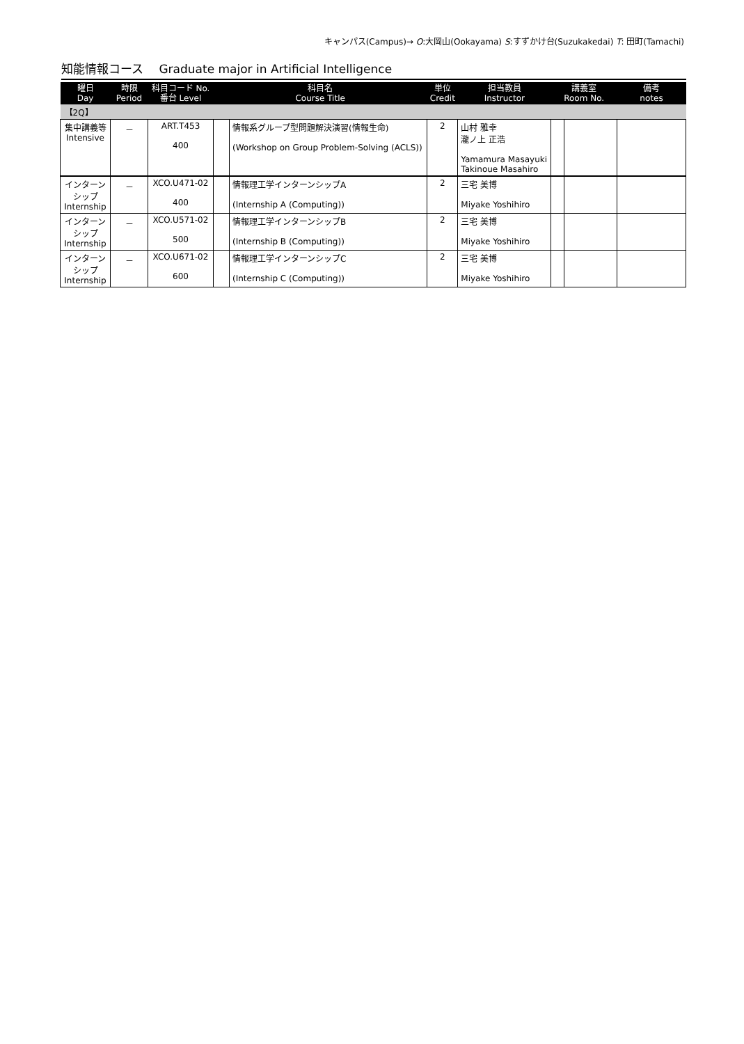キャンパス(Campus)→ O:大岡山(Ookayama) S:すずかけ台(Suzukakedai) T: 田町(Tamachi)
知能情報コース　 Graduate major in Artificial Intelligence
| 曜日 Day | 時限 Period | 科目コード No. 番台 Level | 科目名 Course Title | | 単位 Credit | 担当教員 Instructor | 講義室 Room No. | | 備考 notes |
| --- | --- | --- | --- | --- | --- | --- | --- | --- | --- |
| 【2Q】 | | | | | | | | | |
| 集中講義等 Intensive | － | ART.T453 400 | | 情報系グループ型問題解決演習(情報生命) (Workshop on Group Problem-Solving (ACLS)) | 2 | 山村 雅幸 瀧ノ上 正浩 Yamamura Masayuki Takinoue Masahiro | | | |
| インターンシップ Internship | － | XCO.U471-02 400 | | 情報理工学インターンシップA (Internship A (Computing)) | 2 | 三宅 美博 Miyake Yoshihiro | | | |
| インターンシップ Internship | － | XCO.U571-02 500 | | 情報理工学インターンシップB (Internship B (Computing)) | 2 | 三宅 美博 Miyake Yoshihiro | | | |
| インターンシップ Internship | － | XCO.U671-02 600 | | 情報理工学インターンシップC (Internship C (Computing)) | 2 | 三宅 美博 Miyake Yoshihiro | | | |